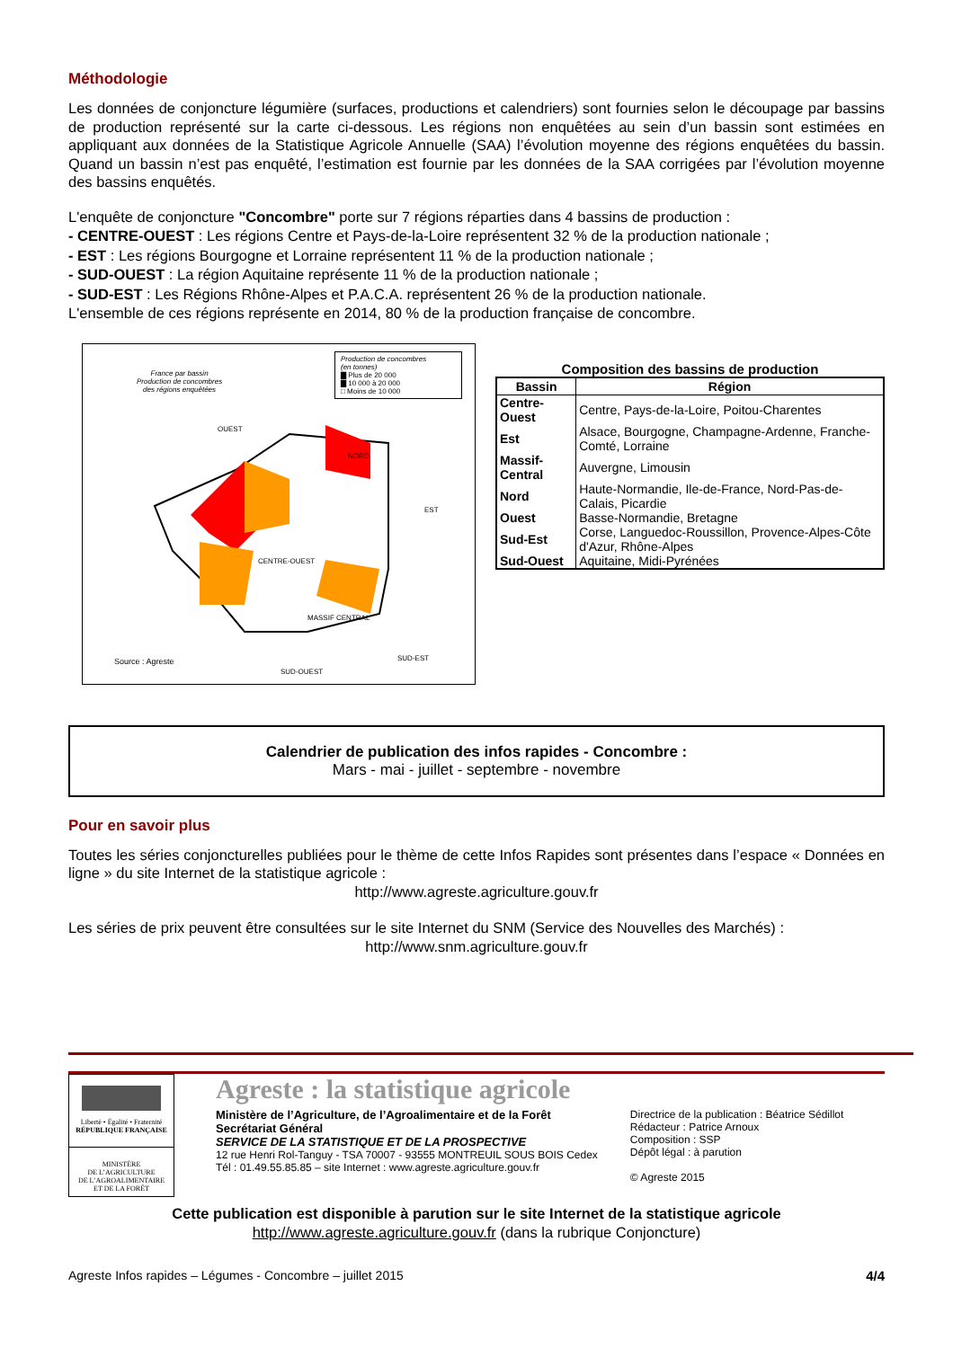Méthodologie
Les données de conjoncture légumière (surfaces, productions et calendriers) sont fournies selon le découpage par bassins de production représenté sur la carte ci-dessous. Les régions non enquêtées au sein d’un bassin sont estimées en appliquant aux données de la Statistique Agricole Annuelle (SAA) l’évolution moyenne des régions enquêtées du bassin. Quand un bassin n’est pas enquêté, l’estimation est fournie par les données de la SAA corrigées par l’évolution moyenne des bassins enquêtés.
L'enquête de conjoncture "Concombre" porte sur 7 régions réparties dans 4 bassins de production :
- CENTRE-OUEST : Les régions Centre et Pays-de-la-Loire représentent 32 % de la production nationale ;
- EST : Les régions Bourgogne et Lorraine représentent 11 % de la production nationale ;
- SUD-OUEST : La région Aquitaine représente 11 % de la production nationale ;
- SUD-EST : Les Régions Rhône-Alpes et P.A.C.A. représentent 26 % de la production nationale.
L'ensemble de ces régions représente en 2014, 80 % de la production française de concombre.
France par bassin
Production de concombres
des régions enquêtées
Production de concombres
(en tonnes)
▇ Plus de 20 000
▇ 10 000 à 20 000
□ Moins de 10 000
OUEST
CENTRE-OUEST
NORD
EST
MASSIF CENTRAL
SUD-OUEST
SUD-EST
Source : Agreste
Composition des bassins de production
| Bassin | Région |
| --- | --- |
| Centre-Ouest | Centre, Pays-de-la-Loire, Poitou-Charentes |
| Est | Alsace, Bourgogne, Champagne-Ardenne, Franche-Comté, Lorraine |
| Massif-Central | Auvergne, Limousin |
| Nord | Haute-Normandie, Ile-de-France, Nord-Pas-de-Calais, Picardie |
| Ouest | Basse-Normandie, Bretagne |
| Sud-Est | Corse, Languedoc-Roussillon, Provence-Alpes-Côte d'Azur, Rhône-Alpes |
| Sud-Ouest | Aquitaine, Midi-Pyrénées |
Calendrier de publication des infos rapides - Concombre :
Mars - mai - juillet - septembre - novembre
Pour en savoir plus
Toutes les séries conjoncturelles publiées pour le thème de cette Infos Rapides sont présentes dans l’espace « Données en ligne » du site Internet de la statistique agricole :
http://www.agreste.agriculture.gouv.fr
Les séries de prix peuvent être consultées sur le site Internet du SNM (Service des Nouvelles des Marchés) :
http://www.snm.agriculture.gouv.fr
Liberté • Égalité • Fraternité
RÉPUBLIQUE FRANÇAISE
MINISTÈRE
DE L’AGRICULTURE
DE L’AGROALIMENTAIRE
ET DE LA FORÊT
Agreste : la statistique agricole
Ministère de l’Agriculture, de l’Agroalimentaire et de la Forêt
Secrétariat Général
SERVICE DE LA STATISTIQUE ET DE LA PROSPECTIVE
12 rue Henri Rol-Tanguy - TSA 70007 - 93555 MONTREUIL SOUS BOIS Cedex
Tél : 01.49.55.85.85 – site Internet : www.agreste.agriculture.gouv.fr
Directrice de la publication : Béatrice Sédillot
Rédacteur : Patrice Arnoux
Composition : SSP
Dépôt légal : à parution
© Agreste 2015
Cette publication est disponible à parution sur le site Internet de la statistique agricole
http://www.agreste.agriculture.gouv.fr (dans la rubrique Conjoncture)
Agreste Infos rapides – Légumes - Concombre – juillet 2015 4/4